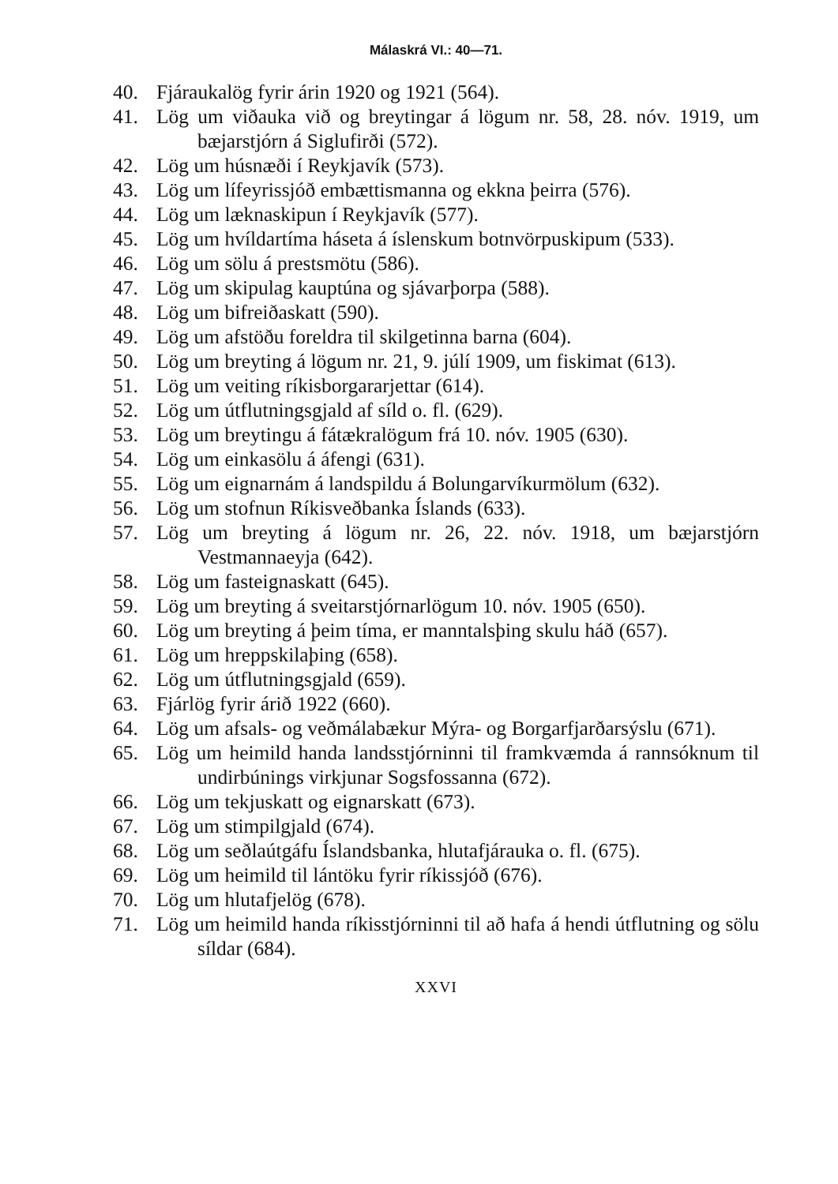Málaskrá VI.: 40—71.
40. Fjáraukalög fyrir árin 1920 og 1921 (564).
41. Lög um viðauka við og breytingar á lögum nr. 58, 28. nóv. 1919, um bæjarstjórn á Siglufirði (572).
42. Lög um húsnæði í Reykjavík (573).
43. Lög um lífeyrissjóð embættismanna og ekkna þeirra (576).
44. Lög um læknaskipun í Reykjavík (577).
45. Lög um hvíldartíma háseta á íslenskum botnvörpuskipum (533).
46. Lög um sölu á prestsmötu (586).
47. Lög um skipulag kauptúna og sjávarþorpa (588).
48. Lög um bifreiðaskatt (590).
49. Lög um afstöðu foreldra til skilgetinna barna (604).
50. Lög um breyting á lögum nr. 21, 9. júlí 1909, um fiskimat (613).
51. Lög um veiting ríkisborgararjettar (614).
52. Lög um útflutningsgjald af síld o. fl. (629).
53. Lög um breytingu á fátækralögum frá 10. nóv. 1905 (630).
54. Lög um einkasölu á áfengi (631).
55. Lög um eignarnám á landspildu á Bolungarvíkurmölum (632).
56. Lög um stofnun Ríkisveðbanka Íslands (633).
57. Lög um breyting á lögum nr. 26, 22. nóv. 1918, um bæjarstjórn Vestmannaeyja (642).
58. Lög um fasteignaskatt (645).
59. Lög um breyting á sveitarstjórnarlögum 10. nóv. 1905 (650).
60. Lög um breyting á þeim tíma, er manntalsþing skulu háð (657).
61. Lög um hreppskilaþing (658).
62. Lög um útflutningsgjald (659).
63. Fjárlög fyrir árið 1922 (660).
64. Lög um afsals- og veðmálabækur Mýra- og Borgarfjarðarsýslu (671).
65. Lög um heimild handa landsstjórninni til framkvæmda á rannsóknum til undirbúnings virkjunar Sogsfossanna (672).
66. Lög um tekjuskatt og eignarskatt (673).
67. Lög um stimpilgjald (674).
68. Lög um seðlaútgáfu Íslandsbanka, hlutafjárauka o. fl. (675).
69. Lög um heimild til lántöku fyrir ríkissjóð (676).
70. Lög um hlutafjelög (678).
71. Lög um heimild handa ríkisstjórninni til að hafa á hendi útflutning og sölu síldar (684).
XXVI